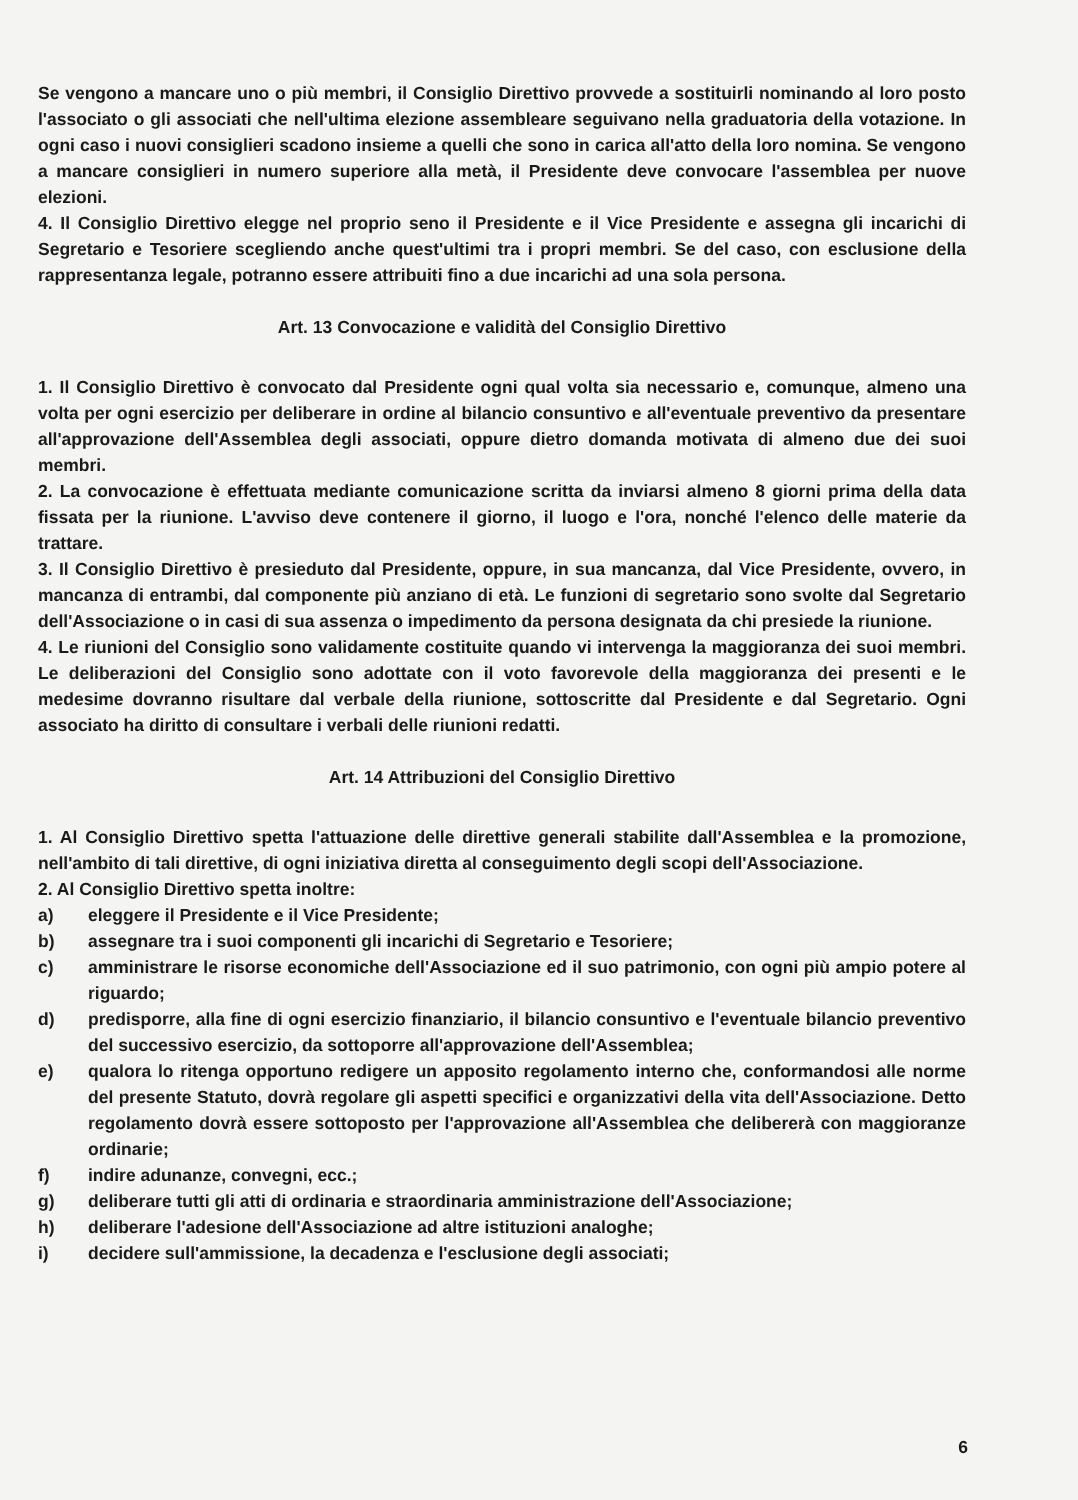Se vengono a mancare uno o più membri, il Consiglio Direttivo provvede a sostituirli nominando al loro posto l'associato o gli associati che nell'ultima elezione assembleare seguivano nella graduatoria della votazione. In ogni caso i nuovi consiglieri scadono insieme a quelli che sono in carica all'atto della loro nomina. Se vengono a mancare consiglieri in numero superiore alla metà, il Presidente deve convocare l'assemblea per nuove elezioni.
4. Il Consiglio Direttivo elegge nel proprio seno il Presidente e il Vice Presidente e assegna gli incarichi di Segretario e Tesoriere scegliendo anche quest'ultimi tra i propri membri. Se del caso, con esclusione della rappresentanza legale, potranno essere attribuiti fino a due incarichi ad una sola persona.
Art. 13 Convocazione e validità del Consiglio Direttivo
1. Il Consiglio Direttivo è convocato dal Presidente ogni qual volta sia necessario e, comunque, almeno una volta per ogni esercizio per deliberare in ordine al bilancio consuntivo e all'eventuale preventivo da presentare all'approvazione dell'Assemblea degli associati, oppure dietro domanda motivata di almeno due dei suoi membri.
2. La convocazione è effettuata mediante comunicazione scritta da inviarsi almeno 8 giorni prima della data fissata per la riunione. L'avviso deve contenere il giorno, il luogo e l'ora, nonché l'elenco delle materie da trattare.
3. Il Consiglio Direttivo è presieduto dal Presidente, oppure, in sua mancanza, dal Vice Presidente, ovvero, in mancanza di entrambi, dal componente più anziano di età. Le funzioni di segretario sono svolte dal Segretario dell'Associazione o in casi di sua assenza o impedimento da persona designata da chi presiede la riunione.
4. Le riunioni del Consiglio sono validamente costituite quando vi intervenga la maggioranza dei suoi membri. Le deliberazioni del Consiglio sono adottate con il voto favorevole della maggioranza dei presenti e le medesime dovranno risultare dal verbale della riunione, sottoscritte dal Presidente e dal Segretario. Ogni associato ha diritto di consultare i verbali delle riunioni redatti.
Art. 14 Attribuzioni del Consiglio Direttivo
1. Al Consiglio Direttivo spetta l'attuazione delle direttive generali stabilite dall'Assemblea e la promozione, nell'ambito di tali direttive, di ogni iniziativa diretta al conseguimento degli scopi dell'Associazione.
2. Al Consiglio Direttivo spetta inoltre:
a) eleggere il Presidente e il Vice Presidente;
b) assegnare tra i suoi componenti gli incarichi di Segretario e Tesoriere;
c) amministrare le risorse economiche dell'Associazione ed il suo patrimonio, con ogni più ampio potere al riguardo;
d) predisporre, alla fine di ogni esercizio finanziario, il bilancio consuntivo e l'eventuale bilancio preventivo del successivo esercizio, da sottoporre all'approvazione dell'Assemblea;
e) qualora lo ritenga opportuno redigere un apposito regolamento interno che, conformandosi alle norme del presente Statuto, dovrà regolare gli aspetti specifici e organizzativi della vita dell'Associazione. Detto regolamento dovrà essere sottoposto per l'approvazione all'Assemblea che delibererà con maggioranze ordinarie;
f) indire adunanze, convegni, ecc.;
g) deliberare tutti gli atti di ordinaria e straordinaria amministrazione dell'Associazione;
h) deliberare l'adesione dell'Associazione ad altre istituzioni analoghe;
i) decidere sull'ammissione, la decadenza e l'esclusione degli associati;
6